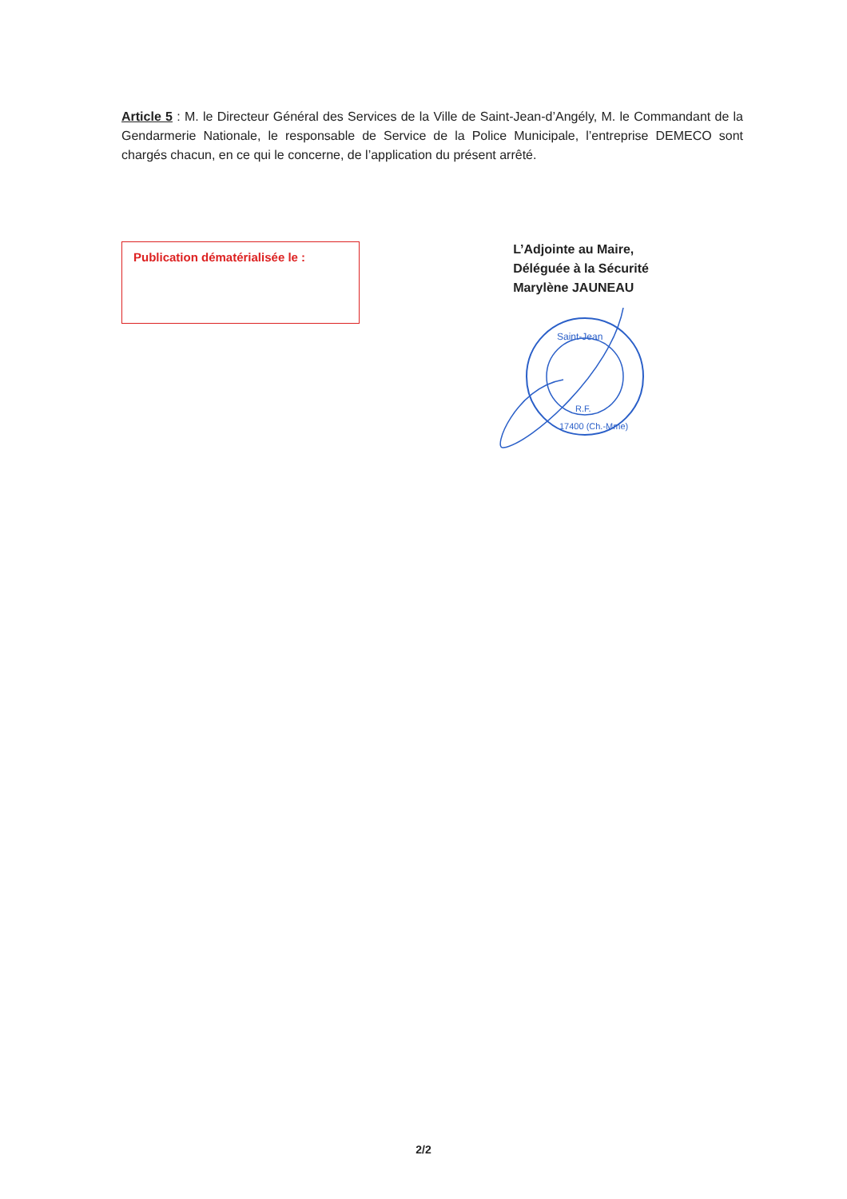Article 5 : M. le Directeur Général des Services de la Ville de Saint-Jean-d’Angély, M. le Commandant de la Gendarmerie Nationale, le responsable de Service de la Police Municipale, l’entreprise DEMECO sont chargés chacun, en ce qui le concerne, de l’application du présent arrêté.
Publication dématérialisée le :
L’Adjointe au Maire,
Déléguée à la Sécurité
Marylène JAUNEAU
Saint-Jean
R.F.
17400 (Ch.-Mme)
2/2